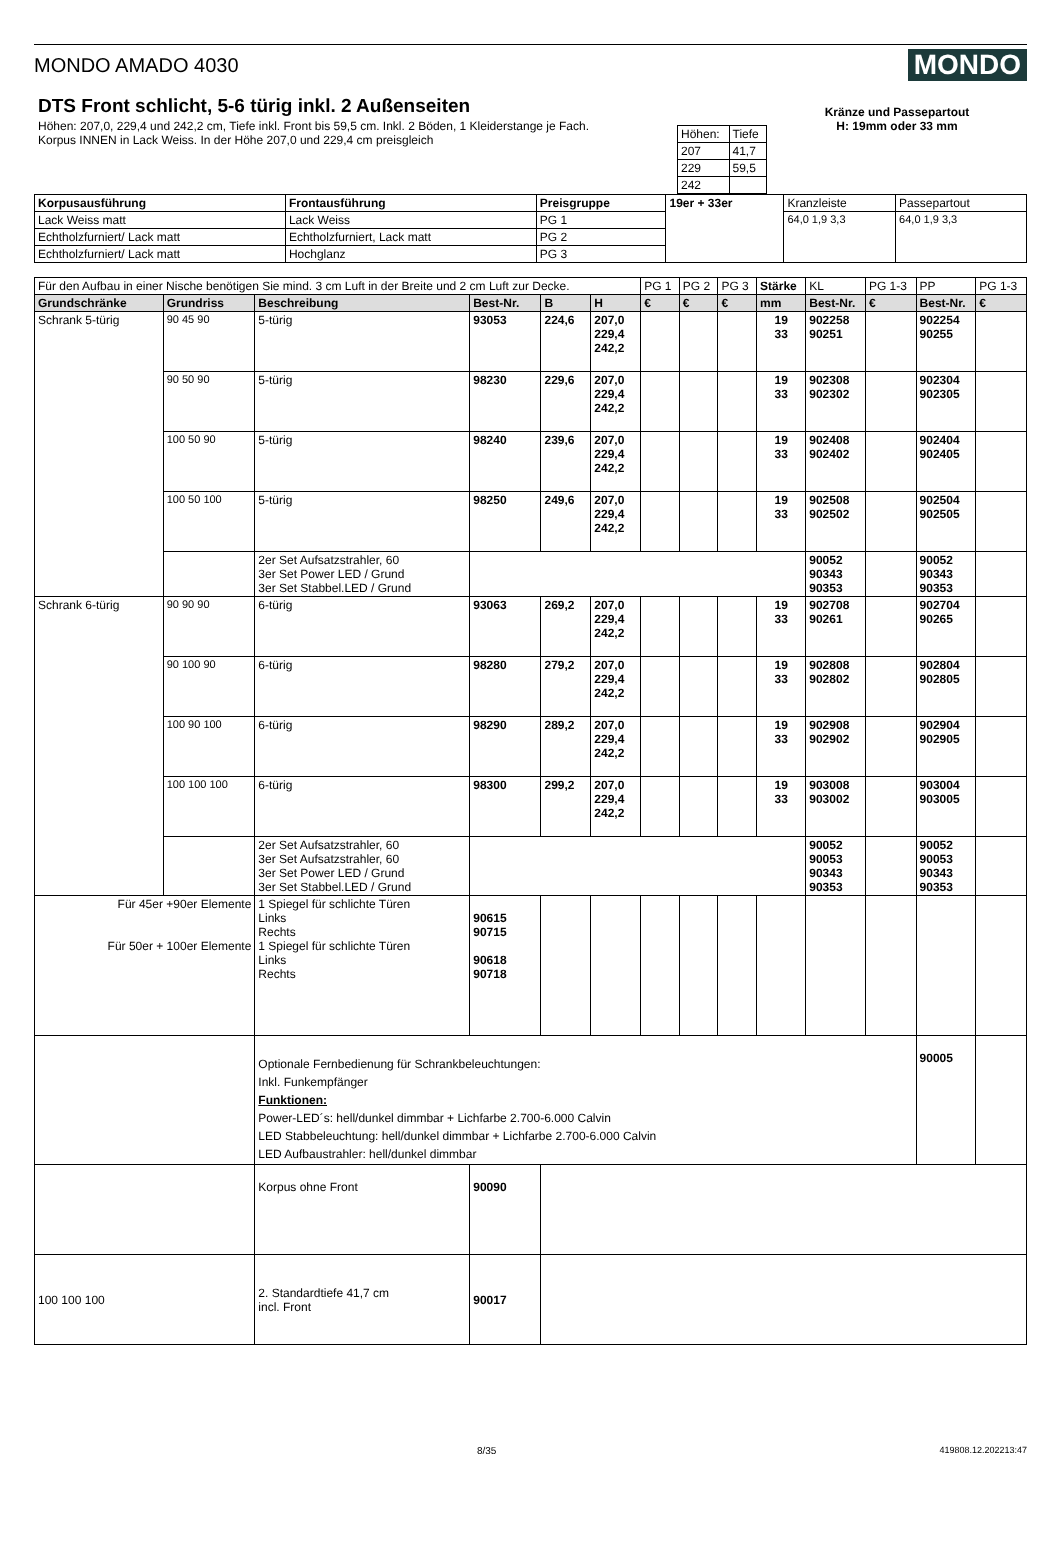MONDO AMADO 4030
MONDO
DTS Front schlicht, 5-6 türig inkl. 2 Außenseiten
Höhen: 207,0, 229,4 und 242,2 cm, Tiefe inkl. Front bis 59,5 cm. Inkl. 2 Böden, 1 Kleiderstange je Fach.
Korpus INNEN in Lack Weiss. In der Höhe 207,0 und 229,4 cm preisgleich
| Höhen: | Tiefe |
| 207 | 41,7 |
| 229 | 59,5 |
| 242 | |
Kränze und Passepartout
H: 19mm oder 33 mm
| Korpusausführung | Frontausführung | Preisgruppe | 19er + 33er | Kranzleiste | Passepartout |
| Lack Weiss matt | Lack Weiss | PG 1 | | 64,0 1,9 3,3 | 64,0 1,9 3,3 |
| Echtholzfurniert/ Lack matt | Echtholzfurniert, Lack matt | PG 2 | | | |
| Echtholzfurniert/ Lack matt | Hochglanz | PG 3 | | | |
| Für den Aufbau in einer Nische benötigen Sie mind. 3 cm Luft in der Breite und 2 cm Luft zur Decke. | | | | | | PG 1 | PG 2 | PG 3 | Stärke | KL | PG 1-3 | PP | PG 1-3 |
| Grundschränke | Grundriss | Beschreibung | Best-Nr. | B | H | € | € | € | mm | Best-Nr. | € | Best-Nr. | € |
| Schrank 5-türig | 90 45 90 | 5-türig | 93053 | 224,6 | 207,0 229,4 242,2 | | | | 19 33 | 902258 90251 | | 902254 90255 | |
| | 90 50 90 | 5-türig | 98230 | 229,6 | 207,0 229,4 242,2 | | | | 19 33 | 902308 902302 | | 902304 902305 | |
| | 100 50 90 | 5-türig | 98240 | 239,6 | 207,0 229,4 242,2 | | | | 19 33 | 902408 902402 | | 902404 902405 | |
| | 100 50 100 | 5-türig | 98250 | 249,6 | 207,0 229,4 242,2 | | | | 19 33 | 902508 902502 | | 902504 902505 | |
| | | 2er Set Aufsatzstrahler, 60 3er Set Power LED / Grund 3er Set Stabbel.LED / Grund | | | | | | | | 90052 90343 90353 | | 90052 90343 90353 | |
| Schrank 6-türig | 90 90 90 | 6-türig | 93063 | 269,2 | 207,0 229,4 242,2 | | | | 19 33 | 902708 90261 | | 902704 90265 | |
| | 90 100 90 | 6-türig | 98280 | 279,2 | 207,0 229,4 242,2 | | | | 19 33 | 902808 902802 | | 902804 902805 | |
| | 100 90 100 | 6-türig | 98290 | 289,2 | 207,0 229,4 242,2 | | | | 19 33 | 902908 902902 | | 902904 902905 | |
| | 100 100 100 | 6-türig | 98300 | 299,2 | 207,0 229,4 242,2 | | | | 19 33 | 903008 903002 | | 903004 903005 | |
| | | 2er Set Aufsatzstrahler, 60 3er Set Aufsatzstrahler, 60 3er Set Power LED / Grund 3er Set Stabbel.LED / Grund | | | | | | | | 90052 90053 90343 90353 | | 90052 90053 90343 90353 | |
| Für 45er +90er Elemente Für 50er + 100er Elemente | | 1 Spiegel für schlichte Türen Links Rechts 1 Spiegel für schlichte Türen Links Rechts | 90615 90715 90618 90718 | | | | | | | | | | |
| | | Optionale Fernbedienung für Schrankbeleuchtungen: Inkl. Funkempfänger Funktionen: Power-LED´s: hell/dunkel dimmbar + Lichfarbe 2.700-6.000 Calvin LED Stabbeleuchtung: hell/dunkel dimmbar + Lichfarbe 2.700-6.000 Calvin LED Aufbaustrahler: hell/dunkel dimmbar | | | | | | | | | | 90005 | |
| | | Korpus ohne Front | 90090 | | | | | | | | | | |
| 100 100 100 | | 2. Standardtiefe 41,7 cm incl. Front | 90017 | | | | | | | | | | |
8/35 419808.12.202213:47